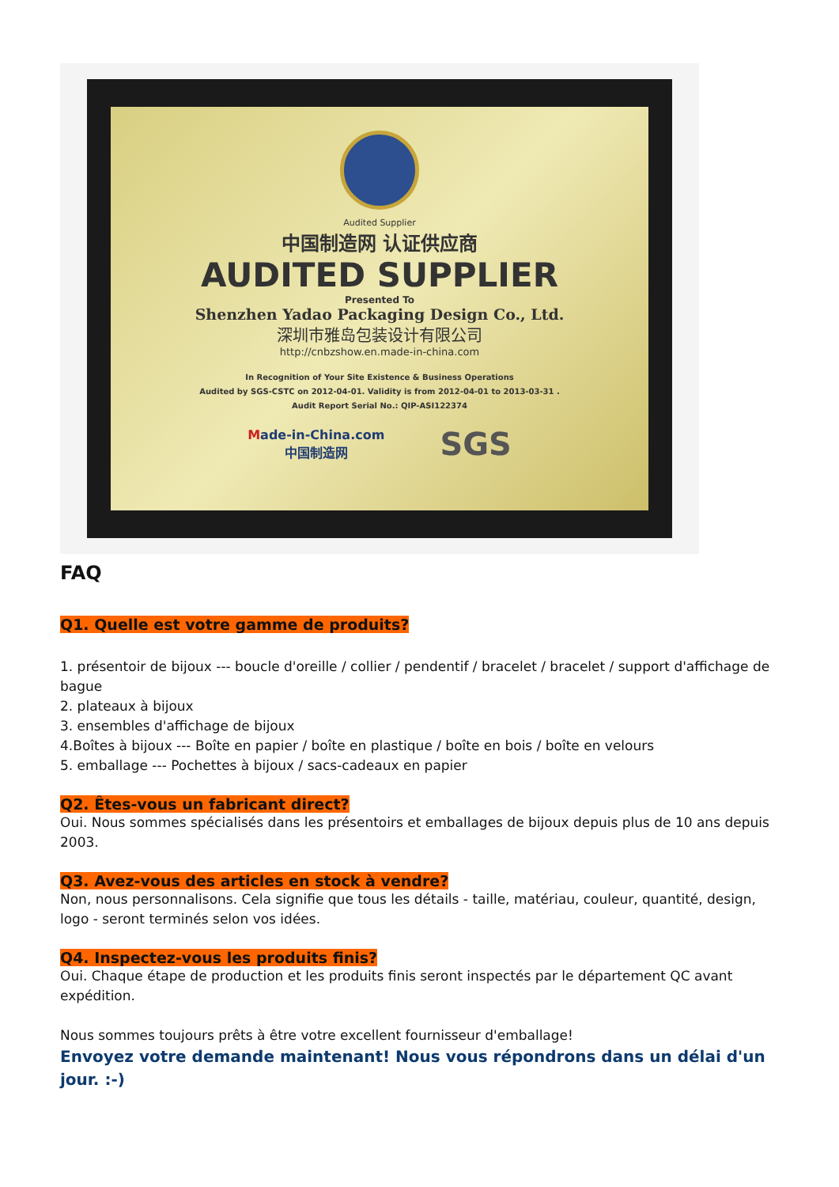Audited Supplier
中国制造网 认证供应商
AUDITED SUPPLIER
Presented To
Shenzhen Yadao Packaging Design Co., Ltd.
深圳市雅岛包装设计有限公司
http://cnbzshow.en.made-in-china.com
In Recognition of Your Site Existence & Business Operations
Audited by SGS-CSTC on 2012-04-01. Validity is from 2012-04-01 to 2013-03-31 .
Audit Report Serial No.: QIP-ASI122374
Made-in-China.com
中国制造网
SGS
FAQ
Q1. Quelle est votre gamme de produits?
1. présentoir de bijoux --- boucle d'oreille / collier / pendentif / bracelet / bracelet / support d'affichage de bague
2. plateaux à bijoux
3. ensembles d'affichage de bijoux
4.Boîtes à bijoux --- Boîte en papier / boîte en plastique / boîte en bois / boîte en velours
5. emballage --- Pochettes à bijoux / sacs-cadeaux en papier
Q2. Êtes-vous un fabricant direct?
Oui. Nous sommes spécialisés dans les présentoirs et emballages de bijoux depuis plus de 10 ans depuis 2003.
Q3. Avez-vous des articles en stock à vendre?
Non, nous personnalisons. Cela signifie que tous les détails - taille, matériau, couleur, quantité, design, logo - seront terminés selon vos idées.
Q4. Inspectez-vous les produits finis?
Oui. Chaque étape de production et les produits finis seront inspectés par le département QC avant expédition.
Nous sommes toujours prêts à être votre excellent fournisseur d'emballage!
Envoyez votre demande maintenant! Nous vous répondrons dans un délai d'un jour. :-)